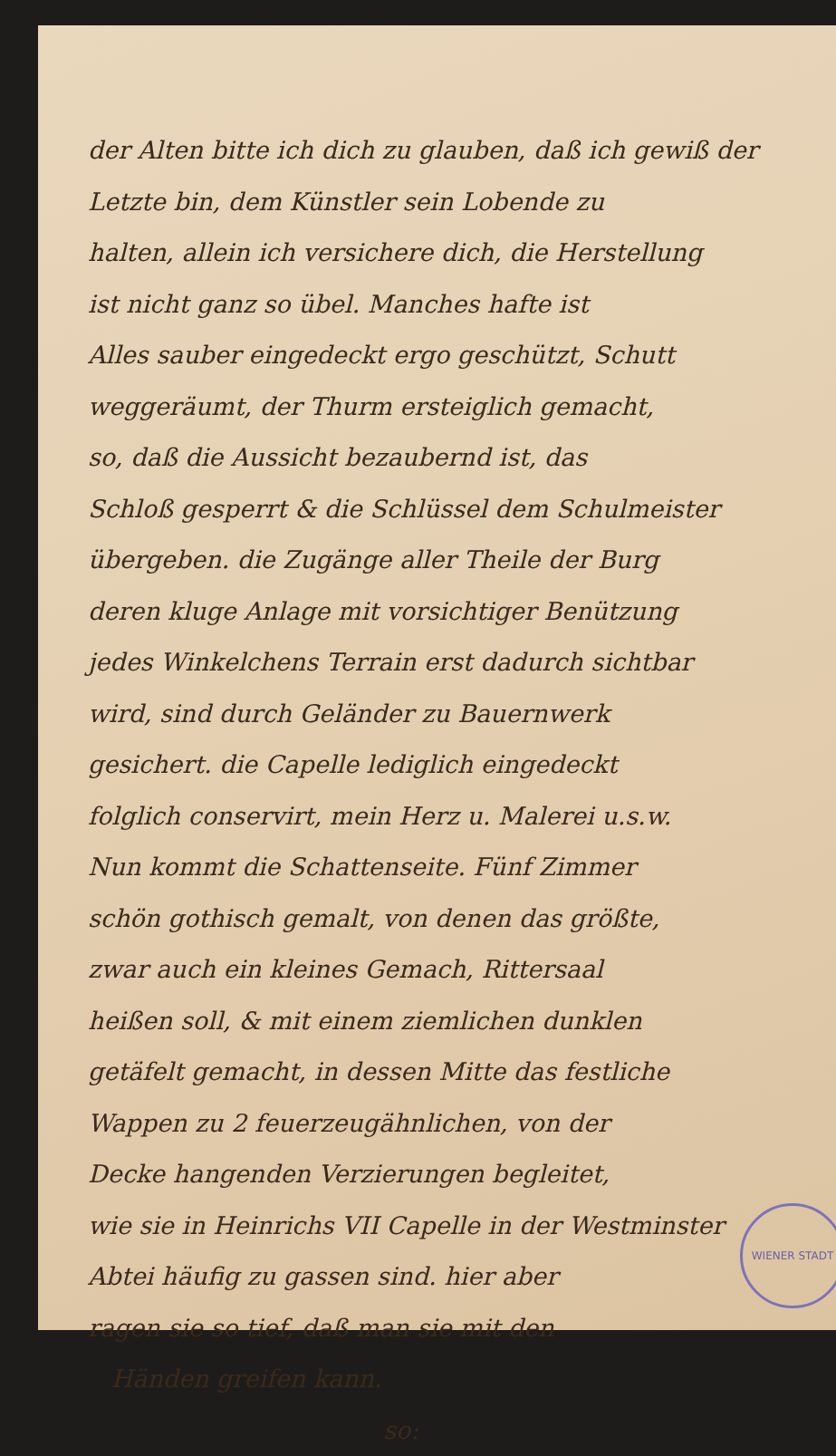der Alten bitte ich dich zu glauben, daß ich gewiß der
Letzte bin, dem Künstler sein Lobende zu
halten, allein ich versichere dich, die Herstellung
ist nicht ganz so übel. Manches hafte ist
Alles sauber eingedeckt ergo geschützt, Schutt
weggeräumt, der Thurm ersteiglich gemacht,
so, daß die Aussicht bezaubernd ist, das
Schloß gesperrt & die Schlüssel dem Schulmeister
übergeben. die Zugänge aller Theile der Burg
deren kluge Anlage mit vorsichtiger Benützung
jedes Winkelchens Terrain erst dadurch sichtbar
wird, sind durch Geländer zu Bauernwerk
gesichert. die Capelle lediglich eingedeckt
folglich conservirt, mein Herz u. Malerei u.s.w.
Nun kommt die Schattenseite. Fünf Zimmer
schön gothisch gemalt, von denen das größte,
zwar auch ein kleines Gemach, Rittersaal
heißen soll, & mit einem ziemlichen dunklen
getäfelt gemacht, in dessen Mitte das festliche
Wappen zu 2 feuerzeugähnlichen, von der
Decke hangenden Verzierungen begleitet,
wie sie in Heinrichs VII Capelle in der Westminster
Abtei häufig zu gassen sind. hier aber
ragen sie so tief, daß man sie mit den
Händen greifen kann.
so:
WIENER STADT